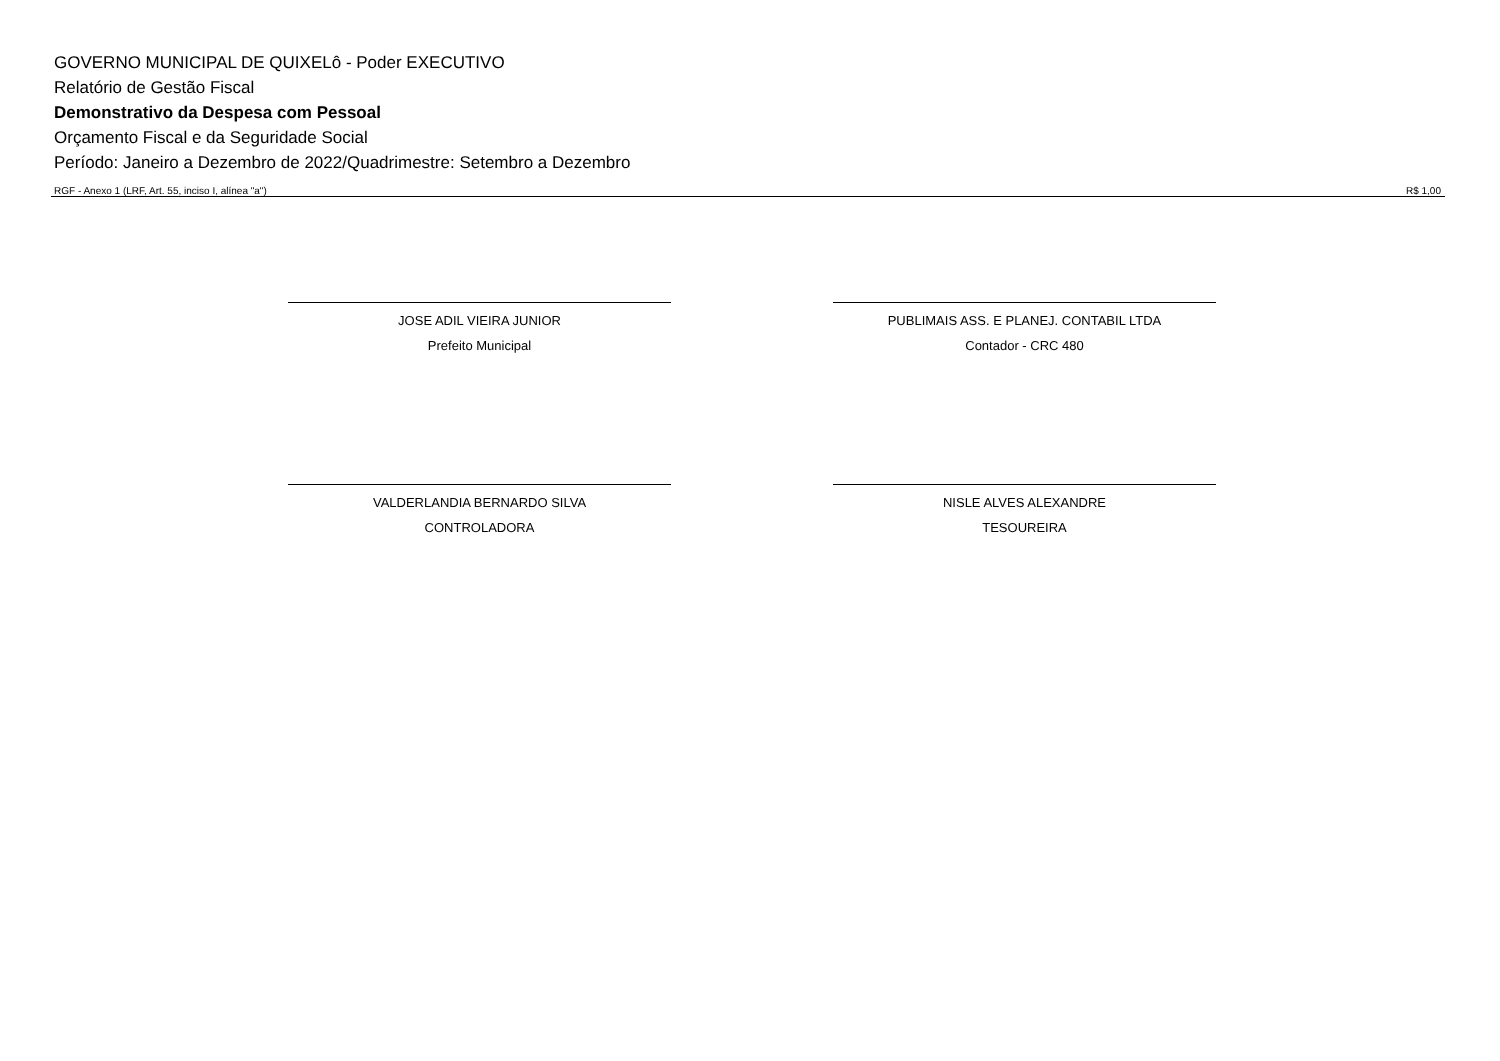GOVERNO MUNICIPAL DE QUIXELô - Poder EXECUTIVO
Relatório de Gestão Fiscal
Demonstrativo da Despesa com Pessoal
Orçamento Fiscal e da Seguridade Social
Período: Janeiro a Dezembro de 2022/Quadrimestre: Setembro a Dezembro
RGF - Anexo 1 (LRF, Art. 55, inciso I, alínea "a") R$ 1,00
JOSE ADIL VIEIRA JUNIOR
Prefeito Municipal
PUBLIMAIS ASS. E PLANEJ. CONTABIL LTDA
Contador - CRC 480
VALDERLANDIA BERNARDO SILVA
CONTROLADORA
NISLE ALVES ALEXANDRE
TESOUREIRA